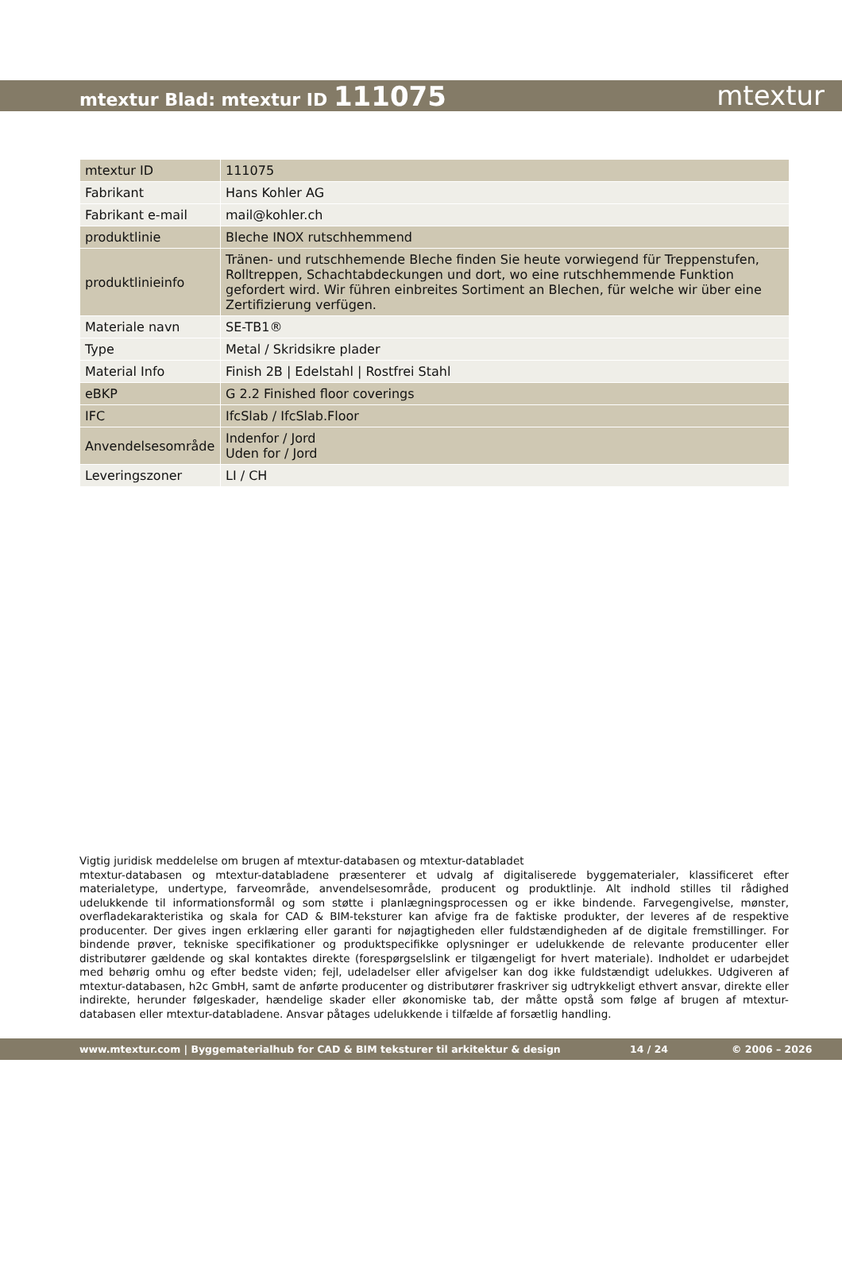mtextur Blad: mtextur ID 111075
mtextur
| mtextur ID | 111075 |
| Fabrikant | Hans Kohler AG |
| Fabrikant e-mail | mail@kohler.ch |
| produktlinie | Bleche INOX rutschhemmend |
| produktlinieinfo | Tränen- und rutschhemende Bleche finden Sie heute vorwiegend für Treppenstufen, Rolltreppen, Schachtabdeckungen und dort, wo eine rutschhemmende Funktion gefordert wird. Wir führen einbreites Sortiment an Blechen, für welche wir über eine Zertifizierung verfügen. |
| Materiale navn | SE-TB1® |
| Type | Metal / Skridsikre plader |
| Material Info | Finish 2B / Edelstahl / Rostfrei Stahl |
| eBKP | G 2.2 Finished floor coverings |
| IFC | IfcSlab / IfcSlab.Floor |
| Anvendelsesområde | Indenfor / Jord Uden for / Jord |
| Leveringszoner | LI / CH |
Vigtig juridisk meddelelse om brugen af mtextur-databasen og mtextur-databladet
mtextur-databasen og mtextur-databladene præsenterer et udvalg af digitaliserede byggematerialer, klassificeret efter materialetype, undertype, farveområde, anvendelsesområde, producent og produktlinje. Alt indhold stilles til rådighed udelukkende til informationsformål og som støtte i planlægningsprocessen og er ikke bindende. Farvegengivelse, mønster, overfladekarakteristika og skala for CAD & BIM-teksturer kan afvige fra de faktiske produkter, der leveres af de respektive producenter. Der gives ingen erklæring eller garanti for nøjagtigheden eller fuldstændigheden af de digitale fremstillinger. For bindende prøver, tekniske specifikationer og produktspecifikke oplysninger er udelukkende de relevante producenter eller distributører gældende og skal kontaktes direkte (forespørgselslink er tilgængeligt for hvert materiale). Indholdet er udarbejdet med behørig omhu og efter bedste viden; fejl, udeladelser eller afvigelser kan dog ikke fuldstændigt udelukkes. Udgiveren af mtextur-databasen, h2c GmbH, samt de anførte producenter og distributører fraskriver sig udtrykkeligt ethvert ansvar, direkte eller indirekte, herunder følgeskader, hændelige skader eller økonomiske tab, der måtte opstå som følge af brugen af mtextur-databasen eller mtextur-databladene. Ansvar påtages udelukkende i tilfælde af forsætlig handling.
www.mtextur.com | Byggematerialhub for CAD & BIM teksturer til arkitektur & design 14 / 24 © 2006 – 2026